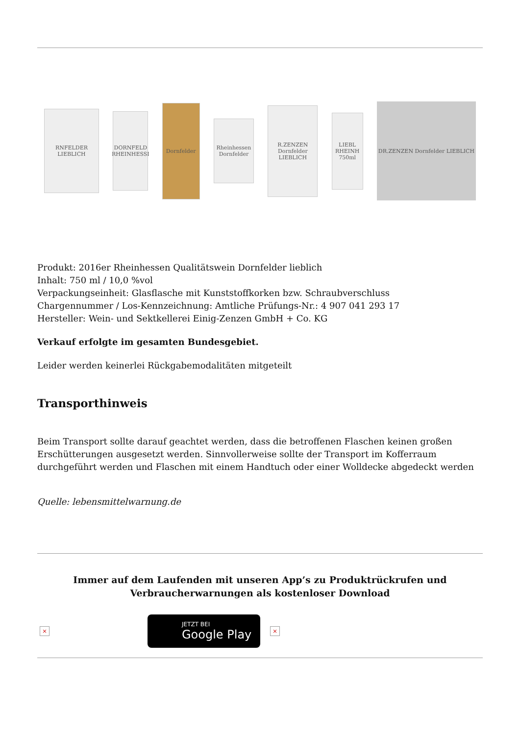RNFELDER LIEBLICH
DORNFELD RHEINHESSI
Dornfelder
Rheinhessen Dornfelder
R.ZENZEN Dornfelder LIEBLICH
LIEBL RHEINH 750ml
DR.ZENZEN Dornfelder LIEBLICH
Produkt: 2016er Rheinhessen Qualitätswein Dornfelder lieblich
Inhalt: 750 ml / 10,0 %vol
Verpackungseinheit: Glasflasche mit Kunststoffkorken bzw. Schraubverschluss
Chargennummer / Los-Kennzeichnung: Amtliche Prüfungs-Nr.: 4 907 041 293 17
Hersteller: Wein- und Sektkellerei Einig-Zenzen GmbH + Co. KG
Verkauf erfolgte im gesamten Bundesgebiet.
Leider werden keinerlei Rückgabemodalitäten mitgeteilt
Transporthinweis
Beim Transport sollte darauf geachtet werden, dass die betroffenen Flaschen keinen großen Erschütterungen ausgesetzt werden. Sinnvollerweise sollte der Transport im Kofferraum durchgeführt werden und Flaschen mit einem Handtuch oder einer Wolldecke abgedeckt werden
Quelle: lebensmittelwarnung.de
Immer auf dem Laufenden mit unseren App’s zu Produktrückrufen und
Verbraucherwarnungen als kostenloser Download
×
JETZT BEI
Google Play
×